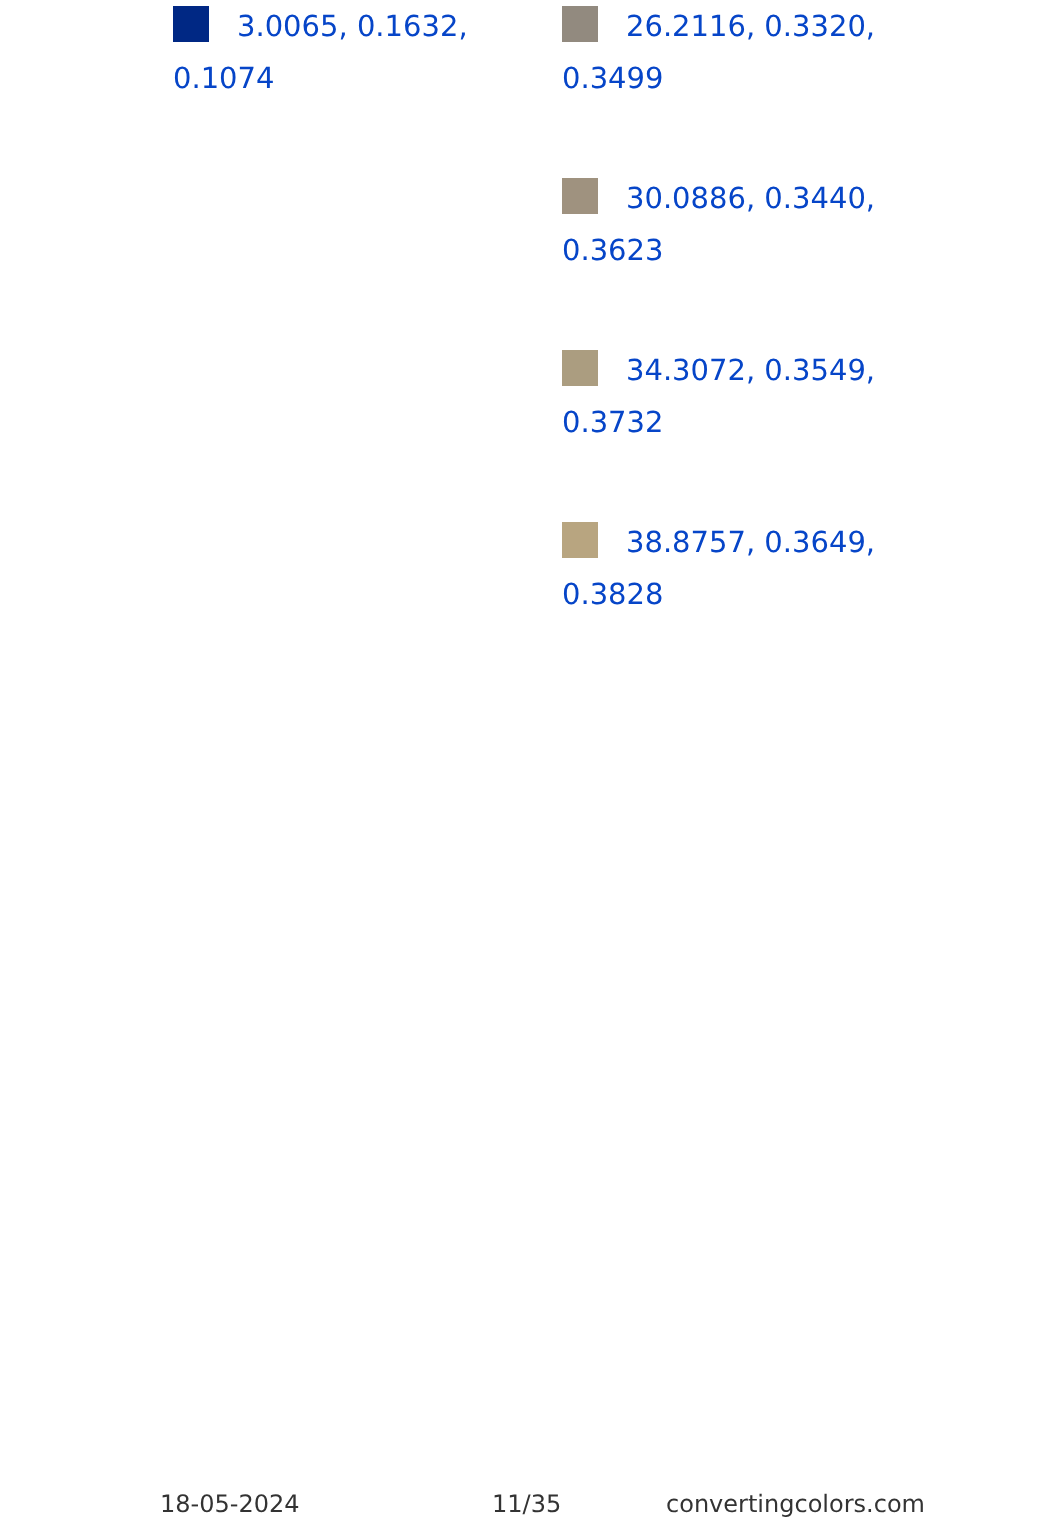3.0065, 0.1632, 0.1074
26.2116, 0.3320, 0.3499
30.0886, 0.3440, 0.3623
34.3072, 0.3549, 0.3732
38.8757, 0.3649, 0.3828
18-05-2024 11/35 convertingcolors.com